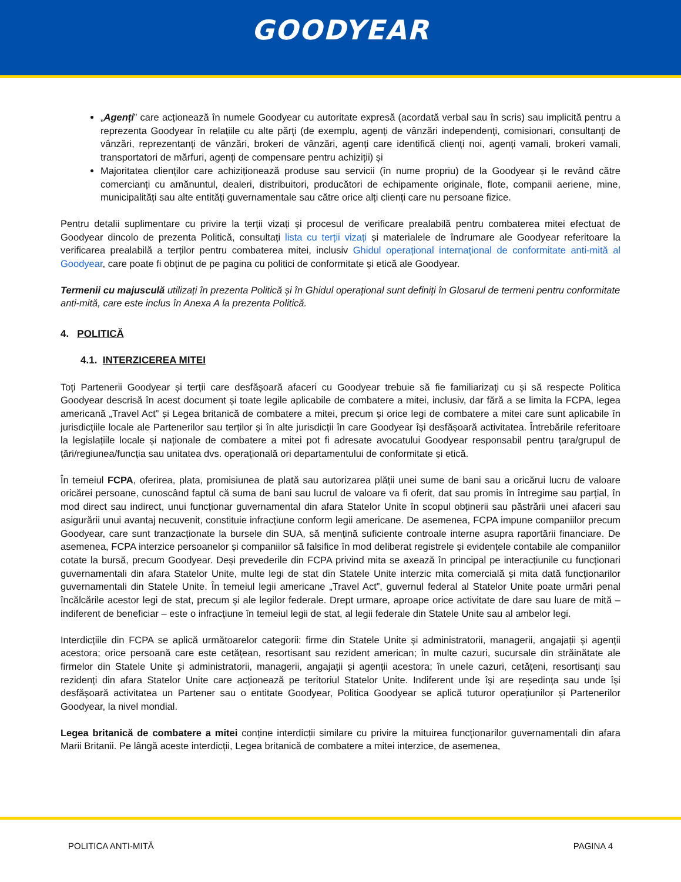GOODYEAR
„Agenți” care acționează în numele Goodyear cu autoritate expresă (acordată verbal sau în scris) sau implicită pentru a reprezenta Goodyear în relațiile cu alte părți (de exemplu, agenți de vânzări independenți, comisionari, consultanți de vânzări, reprezentanți de vânzări, brokeri de vânzări, agenți care identifică clienți noi, agenți vamali, brokeri vamali, transportatori de mărfuri, agenți de compensare pentru achiziții) și
Majoritatea clienților care achiziționează produse sau servicii (în nume propriu) de la Goodyear și le revând către comercianți cu amănuntul, dealeri, distribuitori, producători de echipamente originale, flote, companii aeriene, mine, municipalități sau alte entități guvernamentale sau către orice alți clienți care nu persoane fizice.
Pentru detalii suplimentare cu privire la terții vizați și procesul de verificare prealabilă pentru combaterea mitei efectuat de Goodyear dincolo de prezenta Politică, consultați lista cu terții vizați și materialele de îndrumare ale Goodyear referitoare la verificarea prealabilă a terților pentru combaterea mitei, inclusiv Ghidul operațional internațional de conformitate anti-mită al Goodyear, care poate fi obținut de pe pagina cu politici de conformitate și etică ale Goodyear.
Termenii cu majusculă utilizați în prezenta Politică și în Ghidul operațional sunt definiți în Glosarul de termeni pentru conformitate anti-mită, care este inclus în Anexa A la prezenta Politică.
4. POLITICĂ
4.1. INTERZICEREA MITEI
Toți Partenerii Goodyear și terții care desfășoară afaceri cu Goodyear trebuie să fie familiarizați cu și să respecte Politica Goodyear descrisă în acest document și toate legile aplicabile de combatere a mitei, inclusiv, dar fără a se limita la FCPA, legea americană „Travel Act” și Legea britanică de combatere a mitei, precum și orice legi de combatere a mitei care sunt aplicabile în jurisdicțiile locale ale Partenerilor sau terților și în alte jurisdicții în care Goodyear își desfășoară activitatea. Întrebările referitoare la legislațiile locale și naționale de combatere a mitei pot fi adresate avocatului Goodyear responsabil pentru țara/grupul de țări/regiunea/funcția sau unitatea dvs. operațională ori departamentului de conformitate și etică.
În temeiul FCPA, oferirea, plata, promisiunea de plată sau autorizarea plății unei sume de bani sau a oricărui lucru de valoare oricărei persoane, cunoscând faptul că suma de bani sau lucrul de valoare va fi oferit, dat sau promis în întregime sau parțial, în mod direct sau indirect, unui funcționar guvernamental din afara Statelor Unite în scopul obținerii sau păstrării unei afaceri sau asigurării unui avantaj necuvenit, constituie infracțiune conform legii americane. De asemenea, FCPA impune companiilor precum Goodyear, care sunt tranzacționate la bursele din SUA, să mențină suficiente controale interne asupra raportării financiare. De asemenea, FCPA interzice persoanelor și companiilor să falsifice în mod deliberat registrele și evidențele contabile ale companiilor cotate la bursă, precum Goodyear. Deși prevederile din FCPA privind mita se axează în principal pe interacțiunile cu funcționari guvernamentali din afara Statelor Unite, multe legi de stat din Statele Unite interzic mita comercială și mita dată funcționarilor guvernamentali din Statele Unite. În temeiul legii americane „Travel Act”, guvernul federal al Statelor Unite poate urmări penal încălcările acestor legi de stat, precum și ale legilor federale. Drept urmare, aproape orice activitate de dare sau luare de mită – indiferent de beneficiar – este o infracțiune în temeiul legii de stat, al legii federale din Statele Unite sau al ambelor legi.
Interdicțiile din FCPA se aplică următoarelor categorii: firme din Statele Unite și administratorii, managerii, angajații și agenții acestora; orice persoană care este cetățean, resortisant sau rezident american; în multe cazuri, sucursale din străinătate ale firmelor din Statele Unite și administratorii, managerii, angajații și agenții acestora; în unele cazuri, cetățeni, resortisanți sau rezidenți din afara Statelor Unite care acționează pe teritoriul Statelor Unite. Indiferent unde își are reședința sau unde își desfășoară activitatea un Partener sau o entitate Goodyear, Politica Goodyear se aplică tuturor operațiunilor și Partenerilor Goodyear, la nivel mondial.
Legea britanică de combatere a mitei conține interdicții similare cu privire la mituirea funcționarilor guvernamentali din afara Marii Britanii. Pe lângă aceste interdicții, Legea britanică de combatere a mitei interzice, de asemenea,
POLITICA ANTI-MITĂ PAGINA 4